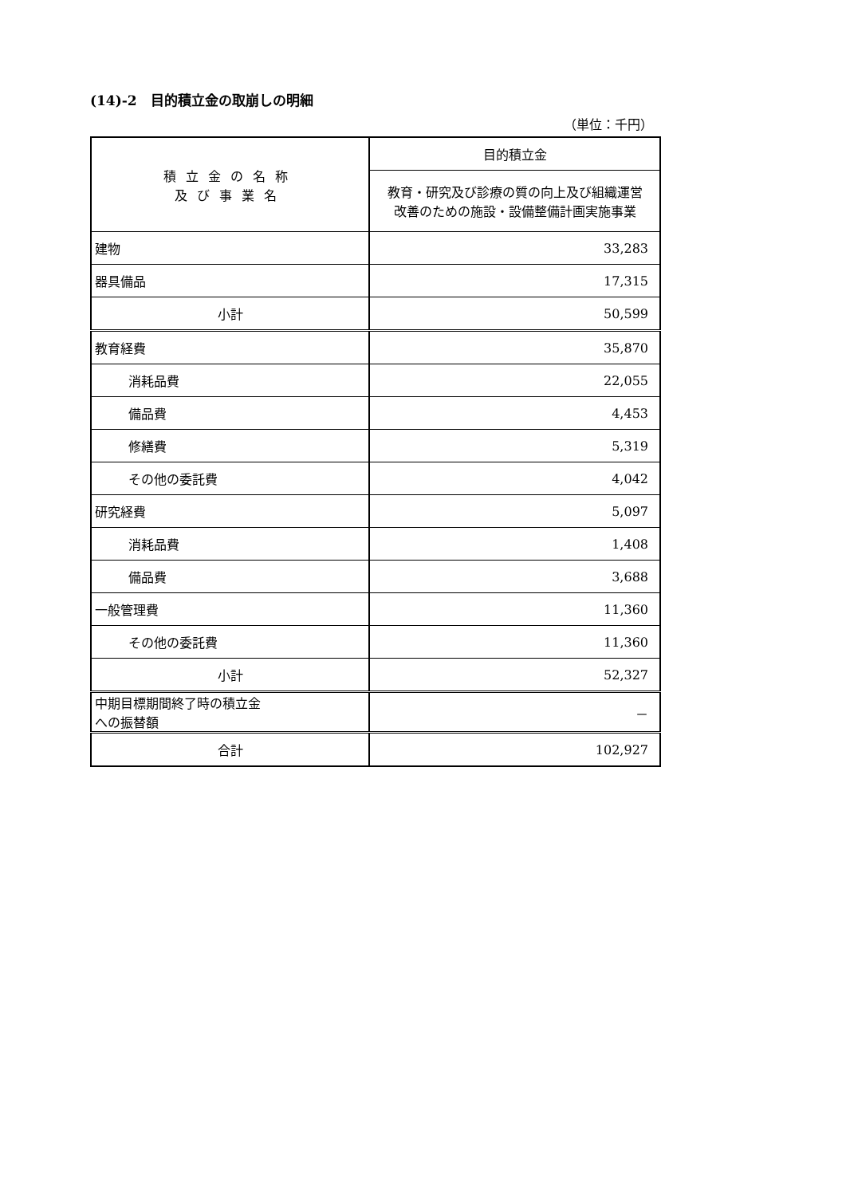(14)-2　目的積立金の取崩しの明細
（単位：千円）
| 積立金の名称 及び事業名 | 目的積立金 |
| --- | --- |
| | 教育・研究及び診療の質の向上及び組織運営 改善のための施設・設備整備計画実施事業 |
| 建物 | 33,283 |
| 器具備品 | 17,315 |
| 小計 | 50,599 |
| 教育経費 | 35,870 |
| 消耗品費 | 22,055 |
| 備品費 | 4,453 |
| 修繕費 | 5,319 |
| その他の委託費 | 4,042 |
| 研究経費 | 5,097 |
| 消耗品費 | 1,408 |
| 備品費 | 3,688 |
| 一般管理費 | 11,360 |
| その他の委託費 | 11,360 |
| 小計 | 52,327 |
| 中期目標期間終了時の積立金 への振替額 | － |
| 合計 | 102,927 |